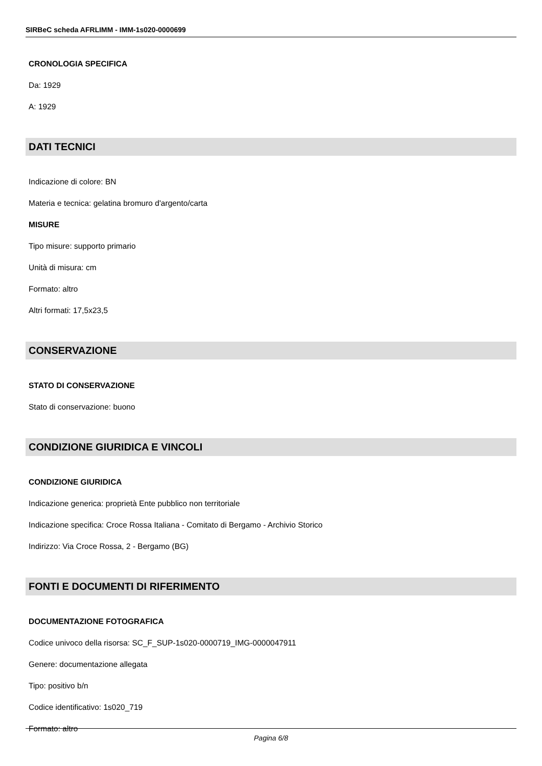SIRBeC scheda AFRLIMM - IMM-1s020-0000699
CRONOLOGIA SPECIFICA
Da: 1929
A: 1929
DATI TECNICI
Indicazione di colore: BN
Materia e tecnica: gelatina bromuro d'argento/carta
MISURE
Tipo misure: supporto primario
Unità di misura: cm
Formato: altro
Altri formati: 17,5x23,5
CONSERVAZIONE
STATO DI CONSERVAZIONE
Stato di conservazione: buono
CONDIZIONE GIURIDICA E VINCOLI
CONDIZIONE GIURIDICA
Indicazione generica: proprietà Ente pubblico non territoriale
Indicazione specifica: Croce Rossa Italiana - Comitato di Bergamo - Archivio Storico
Indirizzo: Via Croce Rossa, 2 - Bergamo (BG)
FONTI E DOCUMENTI DI RIFERIMENTO
DOCUMENTAZIONE FOTOGRAFICA
Codice univoco della risorsa: SC_F_SUP-1s020-0000719_IMG-0000047911
Genere: documentazione allegata
Tipo: positivo b/n
Codice identificativo: 1s020_719
Formato: altro
Pagina 6/8